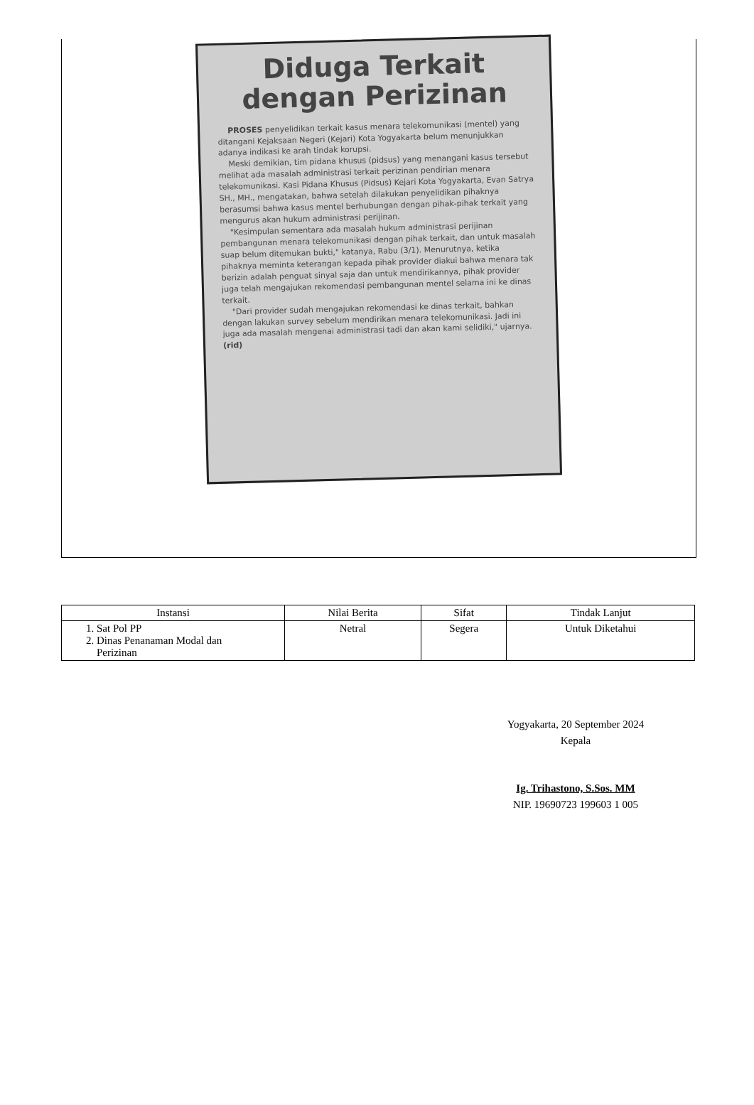Diduga Terkait dengan Perizinan
PROSES penyelidikan terkait kasus menara telekomunikasi (mentel) yang ditangani Kejaksaan Negeri (Kejari) Kota Yogyakarta belum menunjukkan adanya indikasi ke arah tindak korupsi.
Meski demikian, tim pidana khusus (pidsus) yang menangani kasus tersebut melihat ada masalah administrasi terkait perizinan pendirian menara telekomunikasi. Kasi Pidana Khusus (Pidsus) Kejari Kota Yogyakarta, Evan Satrya SH., MH., mengatakan, bahwa setelah dilakukan penyelidikan pihaknya berasumsi bahwa kasus mentel berhubungan dengan pihak-pihak terkait yang mengurus akan hukum administrasi perijinan.
"Kesimpulan sementara ada masalah hukum administrasi perijinan pembangunan menara telekomunikasi dengan pihak terkait, dan untuk masalah suap belum ditemukan bukti," katanya, Rabu (3/1). Menurutnya, ketika pihaknya meminta keterangan kepada pihak provider diakui bahwa menara tak berizin adalah penguat sinyal saja dan untuk mendirikannya, pihak provider juga telah mengajukan rekomendasi pembangunan mentel selama ini ke dinas terkait.
"Dari provider sudah mengajukan rekomendasi ke dinas terkait, bahkan dengan lakukan survey sebelum mendirikan menara telekomunikasi. Jadi ini juga ada masalah mengenai administrasi tadi dan akan kami selidiki," ujarnya. (rid)
| Instansi | Nilai Berita | Sifat | Tindak Lanjut |
| --- | --- | --- | --- |
| 1. Sat Pol PP 2. Dinas Penanaman Modal dan Perizinan | Netral | Segera | Untuk Diketahui |
Yogyakarta, 20 September 2024
Kepala
Ig. Trihastono, S.Sos. MM
NIP. 19690723 199603 1 005